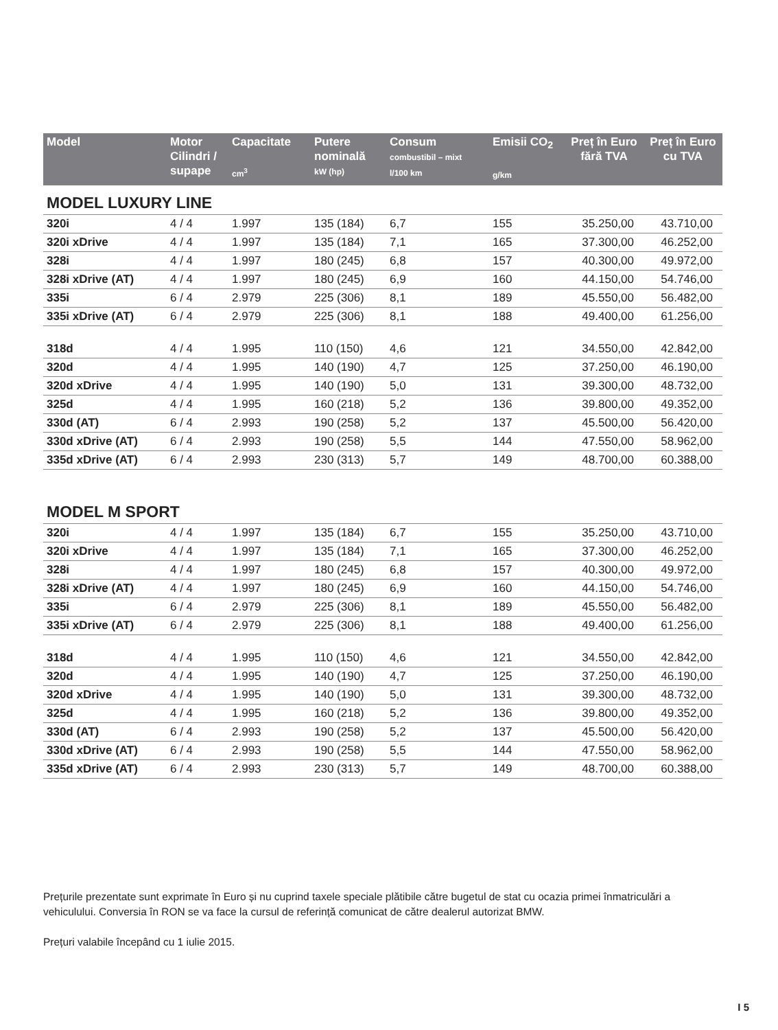| Model | Motor Cilindri / supape | Capacitate cm<sup>3</sup> | Putere nominală kW (hp) | Consum combustibil – mixt l/100 km | Emisii CO<sub>2</sub> g/km | Preț în Euro fără TVA | Preț în Euro cu TVA |
| --- | --- | --- | --- | --- | --- | --- | --- |
| MODEL LUXURY LINE | | | | | | | |
| 320i | 4 / 4 | 1.997 | 135 (184) | 6,7 | 155 | 35.250,00 | 43.710,00 |
| 320i xDrive | 4 / 4 | 1.997 | 135 (184) | 7,1 | 165 | 37.300,00 | 46.252,00 |
| 328i | 4 / 4 | 1.997 | 180 (245) | 6,8 | 157 | 40.300,00 | 49.972,00 |
| 328i xDrive (AT) | 4 / 4 | 1.997 | 180 (245) | 6,9 | 160 | 44.150,00 | 54.746,00 |
| 335i | 6 / 4 | 2.979 | 225 (306) | 8,1 | 189 | 45.550,00 | 56.482,00 |
| 335i xDrive (AT) | 6 / 4 | 2.979 | 225 (306) | 8,1 | 188 | 49.400,00 | 61.256,00 |
| 318d | 4 / 4 | 1.995 | 110 (150) | 4,6 | 121 | 34.550,00 | 42.842,00 |
| 320d | 4 / 4 | 1.995 | 140 (190) | 4,7 | 125 | 37.250,00 | 46.190,00 |
| 320d xDrive | 4 / 4 | 1.995 | 140 (190) | 5,0 | 131 | 39.300,00 | 48.732,00 |
| 325d | 4 / 4 | 1.995 | 160 (218) | 5,2 | 136 | 39.800,00 | 49.352,00 |
| 330d (AT) | 6 / 4 | 2.993 | 190 (258) | 5,2 | 137 | 45.500,00 | 56.420,00 |
| 330d xDrive (AT) | 6 / 4 | 2.993 | 190 (258) | 5,5 | 144 | 47.550,00 | 58.962,00 |
| 335d xDrive (AT) | 6 / 4 | 2.993 | 230 (313) | 5,7 | 149 | 48.700,00 | 60.388,00 |
| MODEL M SPORT | | | | | | | |
| 320i | 4 / 4 | 1.997 | 135 (184) | 6,7 | 155 | 35.250,00 | 43.710,00 |
| 320i xDrive | 4 / 4 | 1.997 | 135 (184) | 7,1 | 165 | 37.300,00 | 46.252,00 |
| 328i | 4 / 4 | 1.997 | 180 (245) | 6,8 | 157 | 40.300,00 | 49.972,00 |
| 328i xDrive (AT) | 4 / 4 | 1.997 | 180 (245) | 6,9 | 160 | 44.150,00 | 54.746,00 |
| 335i | 6 / 4 | 2.979 | 225 (306) | 8,1 | 189 | 45.550,00 | 56.482,00 |
| 335i xDrive (AT) | 6 / 4 | 2.979 | 225 (306) | 8,1 | 188 | 49.400,00 | 61.256,00 |
| 318d | 4 / 4 | 1.995 | 110 (150) | 4,6 | 121 | 34.550,00 | 42.842,00 |
| 320d | 4 / 4 | 1.995 | 140 (190) | 4,7 | 125 | 37.250,00 | 46.190,00 |
| 320d xDrive | 4 / 4 | 1.995 | 140 (190) | 5,0 | 131 | 39.300,00 | 48.732,00 |
| 325d | 4 / 4 | 1.995 | 160 (218) | 5,2 | 136 | 39.800,00 | 49.352,00 |
| 330d (AT) | 6 / 4 | 2.993 | 190 (258) | 5,2 | 137 | 45.500,00 | 56.420,00 |
| 330d xDrive (AT) | 6 / 4 | 2.993 | 190 (258) | 5,5 | 144 | 47.550,00 | 58.962,00 |
| 335d xDrive (AT) | 6 / 4 | 2.993 | 230 (313) | 5,7 | 149 | 48.700,00 | 60.388,00 |
Prețurile prezentate sunt exprimate în Euro și nu cuprind taxele speciale plătibile către bugetul de stat cu ocazia primei înmatriculări a vehiculului. Conversia în RON se va face la cursul de referință comunicat de către dealerul autorizat BMW.
Prețuri valabile începând cu 1 iulie 2015.
I 5